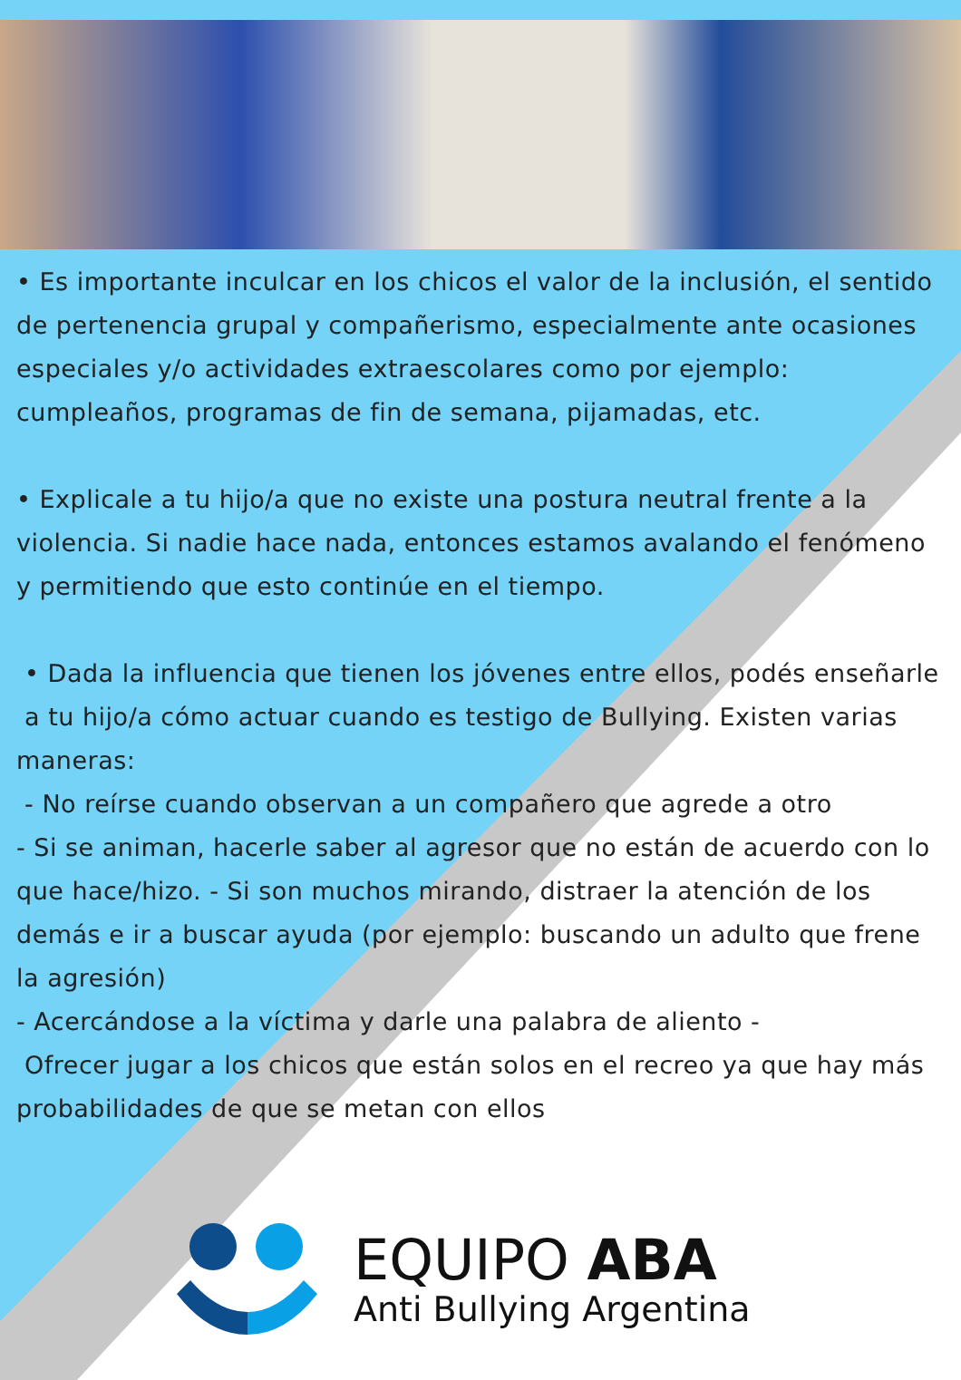• Es importante inculcar en los chicos el valor de la inclusión, el sentido de pertenencia grupal y compañerismo, especialmente ante ocasiones especiales y/o actividades extraescolares como por ejemplo: cumpleaños, programas de fin de semana, pijamadas, etc.
• Explicale a tu hijo/a que no existe una postura neutral frente a la violencia. Si nadie hace nada, entonces estamos avalando el fenómeno y permitiendo que esto continúe en el tiempo.
• Dada la influencia que tienen los jóvenes entre ellos, podés enseñarle a tu hijo/a cómo actuar cuando es testigo de Bullying. Existen varias maneras:
- No reírse cuando observan a un compañero que agrede a otro
- Si se animan, hacerle saber al agresor que no están de acuerdo con lo que hace/hizo. - Si son muchos mirando, distraer la atención de los demás e ir a buscar ayuda (por ejemplo: buscando un adulto que frene la agresión)
- Acercándose a la víctima y darle una palabra de aliento -
Ofrecer jugar a los chicos que están solos en el recreo ya que hay más probabilidades de que se metan con ellos
EQUIPO ABA
Anti Bullying Argentina